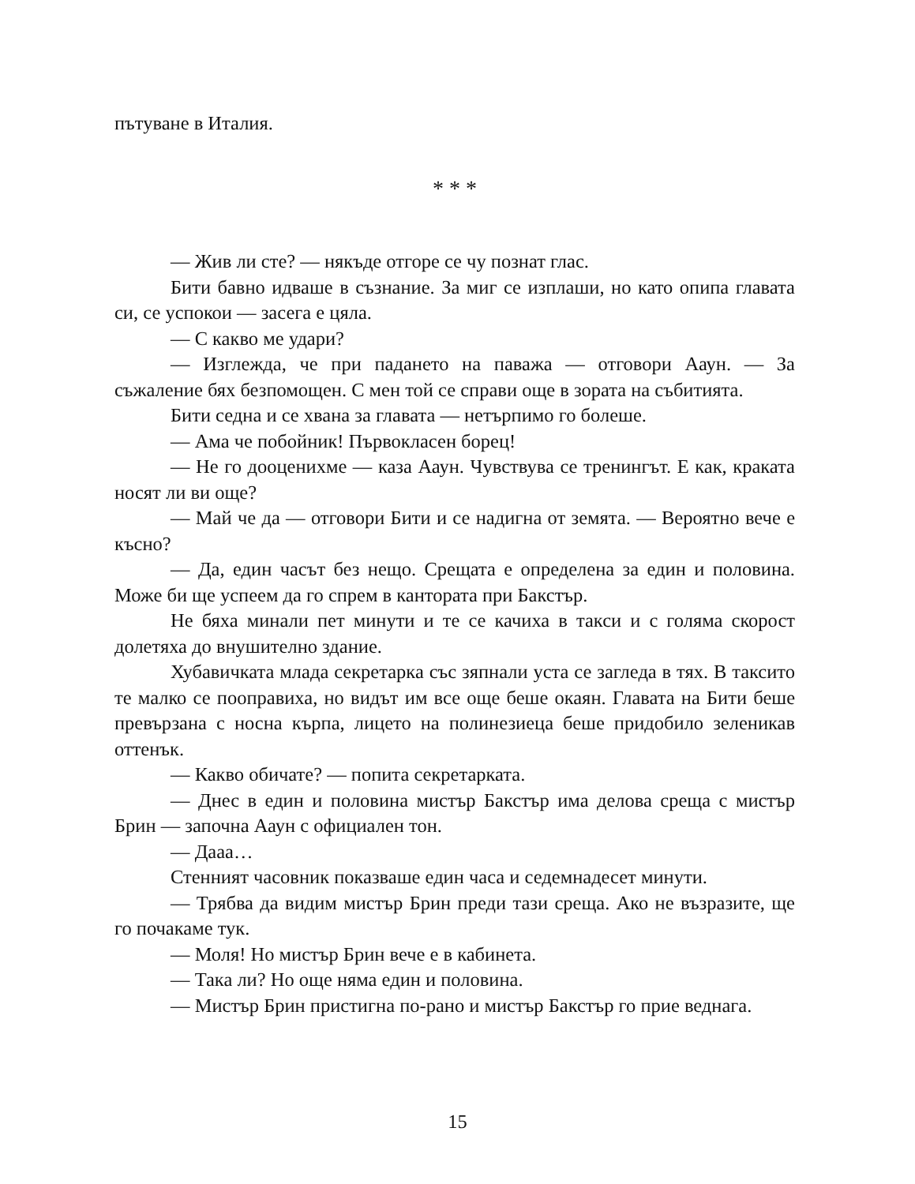пътуване в Италия.
* * *
— Жив ли сте? — някъде отгоре се чу познат глас.
Бити бавно идваше в съзнание. За миг се изплаши, но като опипа главата си, се успокои — засега е цяла.
— С какво ме удари?
— Изглежда, че при падането на паважа — отговори Ааун. — За съжаление бях безпомощен. С мен той се справи още в зората на събитията.
Бити седна и се хвана за главата — нетърпимо го болеше.
— Ама че побойник! Първокласен борец!
— Не го дооценихме — каза Ааун. Чувствува се тренингът. Е как, краката носят ли ви още?
— Май че да — отговори Бити и се надигна от земята. — Вероятно вече е късно?
— Да, един часът без нещо. Срещата е определена за един и половина. Може би ще успеем да го спрем в кантората при Бакстър.
Не бяха минали пет минути и те се качиха в такси и с голяма скорост долетяха до внушително здание.
Хубавичката млада секретарка със зяпнали уста се загледа в тях. В таксито те малко се пооправиха, но видът им все още беше окаян. Главата на Бити беше превързана с носна кърпа, лицето на полинезиеца беше придобило зеленикав оттенък.
— Какво обичате? — попита секретарката.
— Днес в един и половина мистър Бакстър има делова среща с мистър Брин — започна Ааун с официален тон.
— Дааа…
Стенният часовник показваше един часа и седемнадесет минути.
— Трябва да видим мистър Брин преди тази среща. Ако не възразите, ще го почакаме тук.
— Моля! Но мистър Брин вече е в кабинета.
— Така ли? Но още няма един и половина.
— Мистър Брин пристигна по-рано и мистър Бакстър го прие веднага.
15